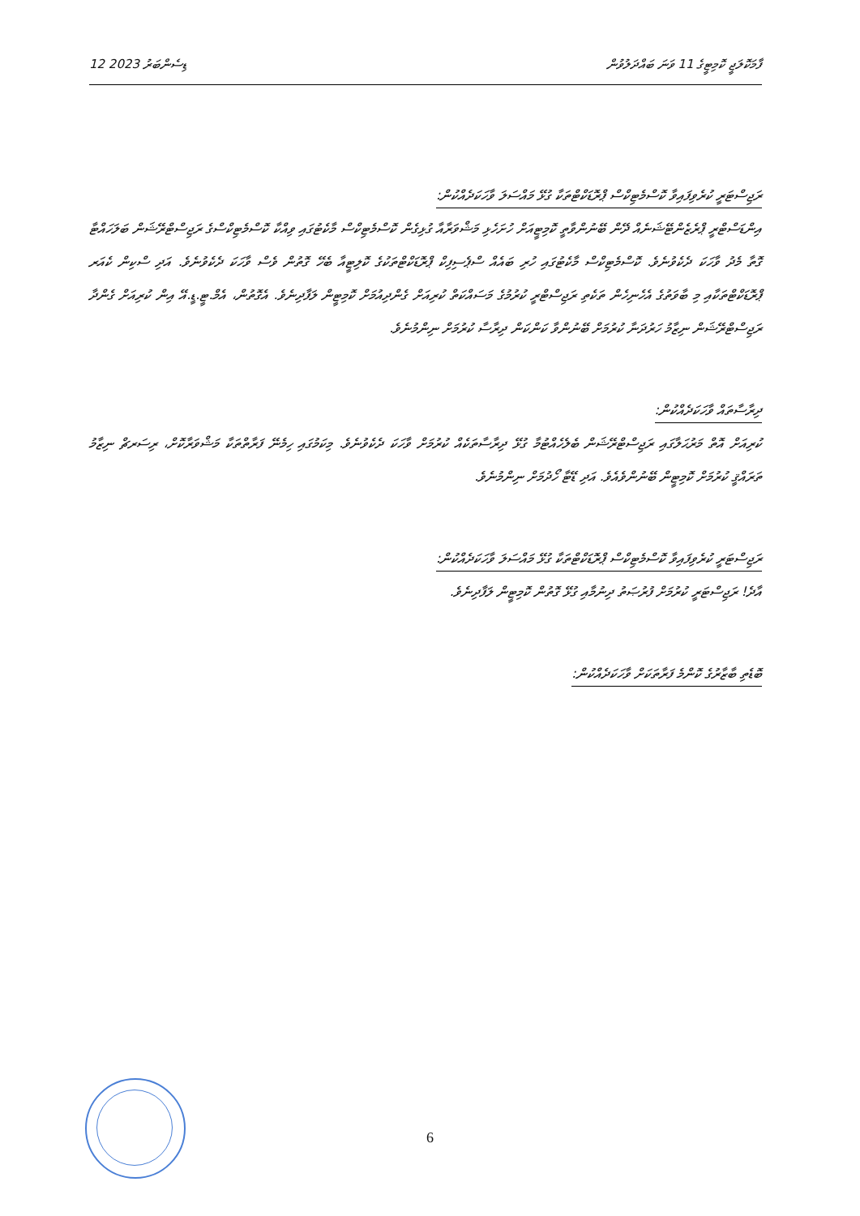12 ޑިސެންބަރު 2023 ފާމަކޮލަޖީ ކޮމިޓީގެ 11 ވަނަ ބައްދަލުވުން
ރަޖިސްޓަރީ ކުރެވިފައިވާ ކޮސްމެޓިކްސް ޕްރޮޑަކްޓްތަކާ ގުޅޭ މައްސަލަ ވާހަކަދެއްކުން:
އިންޑަސްޓްރީ ޕްރެޒެންޓޭޝަނެއް ދޭން ބޭނުންވާތީ ކޮމިޓީއަށް ހުށަހެޅި މަޝްވަރާއާ ގުޅިގެން ކޮސްމެޓިކްސް މާކެޓުގައި ވިއްކާ ކޮސްމެޓިކްސްގެ ރަޖިސްޓްރޭޝަން ބަލަހައްޓާ ގޮތާ މެދު ވާހަކަ ދެކެވުނެވެ. ކޮސްމެޓިކްސް މާކެޓުގައި ހުރި ބައެއް ސްޕެސިފިކް ޕްރޮޑަކްޓްތަކުގެ ކޮލިޓީއާ ބެހޭ ގޮތުން ވެސް ވާހަކަ ދެކެވުނެވެ. އަދި ސްކިން ކެއަރ ޕްރޮޑަކްޓްތަކާއި މި ބާވަތުގެ އެހެނިހެން ތަކެތި ރަޖިސްޓްރީ ކުރުމުގެ މަސައްކަތް ކުރިއަށް ގެންދިއުމަށް ކޮމިޓީން ލަފާދިނެވެ. އެގޮތުން، އެމް.ޓީ.ޑީ.އޭ އިން ކުރިއަށް ގެންދާ ރަޖިސްޓްރޭޝަން ނިޒާމު ހަރުދަނާ ކުރުމަށް ބޭނުންވާ ކަންކަން ދިރާސާ ކުރުމަށް ނިންމުނެވެ.
ދިރާސާތައް ވާހަކަދެއްކުން:
ކުރިއަށް އޮތް މަރުޙަލާގައި ރަޖިސްޓްރޭޝަން ބެލެހެއްޓުމާ ގުޅޭ ދިރާސާތަކެއް ކުރުމަށް ވާހަކަ ދެކެވުނެވެ. މިކަމުގައި ހިމެނޭ ފަރާތްތަކާ މަޝްވަރާކޮށް، ރިސަރޗް ނިޒާމު ތަރައްޤީ ކުރުމަށް ކޮމިޓީން ބޭނުންވެއެވެ. އަދި ޑޭޓާ ހޯދުމަށް ނިންމުނެވެ.
ރަޖިސްޓަރީ ކުރެވިފައިވާ ކޮސްމެޓިކްސް ޕްރޮޑަކްޓްތަކާ ގުޅޭ މައްސަލަ ވާހަކަދެއްކުން:
އާދެ! ރަޖިސްޓަރީ ކުރުމަށް ފުރުޞަތު ދިނުމާއި ގުޅޭ ގޮތުން ކޮމިޓީން ލަފާދިނެވެ.
ބޮޑެތި ބާޒާރުގެ ކޮންމެ ފަރާތަކަށް ވާހަކަދެއްކުން:
6